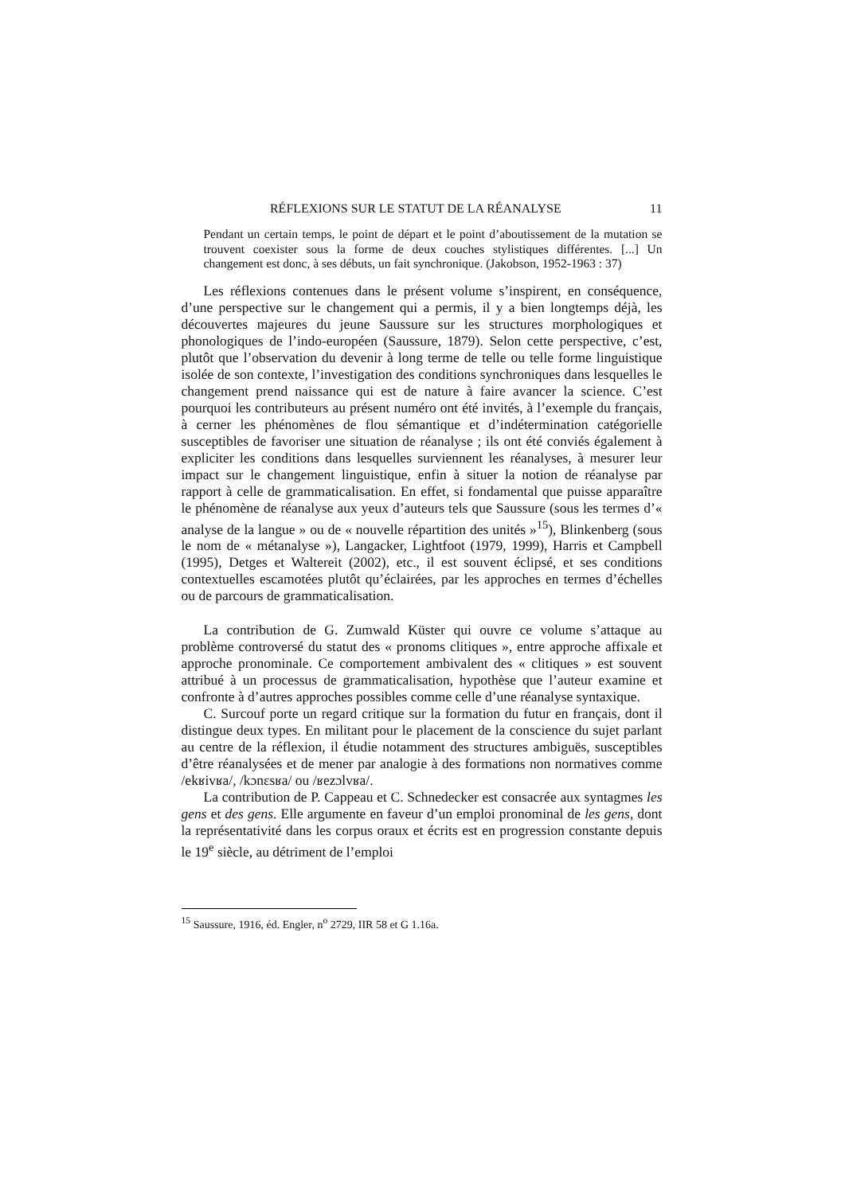RÉFLEXIONS SUR LE STATUT DE LA RÉANALYSE 11
Pendant un certain temps, le point de départ et le point d’aboutissement de la mutation se trouvent coexister sous la forme de deux couches stylistiques différentes. [...] Un changement est donc, à ses débuts, un fait synchronique. (Jakobson, 1952-1963 : 37)
Les réflexions contenues dans le présent volume s’inspirent, en conséquence, d’une perspective sur le changement qui a permis, il y a bien longtemps déjà, les découvertes majeures du jeune Saussure sur les structures morphologiques et phonologiques de l’indo-européen (Saussure, 1879). Selon cette perspective, c’est, plutôt que l’observation du devenir à long terme de telle ou telle forme linguistique isolée de son contexte, l’investigation des conditions synchroniques dans lesquelles le changement prend naissance qui est de nature à faire avancer la science. C’est pourquoi les contributeurs au présent numéro ont été invités, à l’exemple du français, à cerner les phénomènes de flou sémantique et d’indétermination catégorielle susceptibles de favoriser une situation de réanalyse ; ils ont été conviés également à expliciter les conditions dans lesquelles surviennent les réanalyses, à mesurer leur impact sur le changement linguistique, enfin à situer la notion de réanalyse par rapport à celle de grammaticalisation. En effet, si fondamental que puisse apparaître le phénomène de réanalyse aux yeux d’auteurs tels que Saussure (sous les termes d’« analyse de la langue » ou de « nouvelle répartition des unités »<sup>15</sup>), Blinkenberg (sous le nom de « métanalyse »), Langacker, Lightfoot (1979, 1999), Harris et Campbell (1995), Detges et Waltereit (2002), etc., il est souvent éclipsé, et ses conditions contextuelles escamotées plutôt qu’éclairées, par les approches en termes d’échelles ou de parcours de grammaticalisation.
La contribution de G. Zumwald Küster qui ouvre ce volume s’attaque au problème controversé du statut des « pronoms clitiques », entre approche affixale et approche pronominale. Ce comportement ambivalent des « clitiques » est souvent attribué à un processus de grammaticalisation, hypothèse que l’auteur examine et confronte à d’autres approches possibles comme celle d’une réanalyse syntaxique.
C. Surcouf porte un regard critique sur la formation du futur en français, dont il distingue deux types. En militant pour le placement de la conscience du sujet parlant au centre de la réflexion, il étudie notamment des structures ambiguës, susceptibles d’être réanalysées et de mener par analogie à des formations non normatives comme /ekʁivʁa/, /kɔnɛsʁa/ ou /ʁezɔlvʁa/.
La contribution de P. Cappeau et C. Schnedecker est consacrée aux syntagmes les gens et des gens. Elle argumente en faveur d’un emploi pronominal de les gens, dont la représentativité dans les corpus oraux et écrits est en progression constante depuis le 19<sup>e</sup> siècle, au détriment de l’emploi
<sup>15</sup> Saussure, 1916, éd. Engler, n<sup>o</sup> 2729, IIR 58 et G 1.16a.